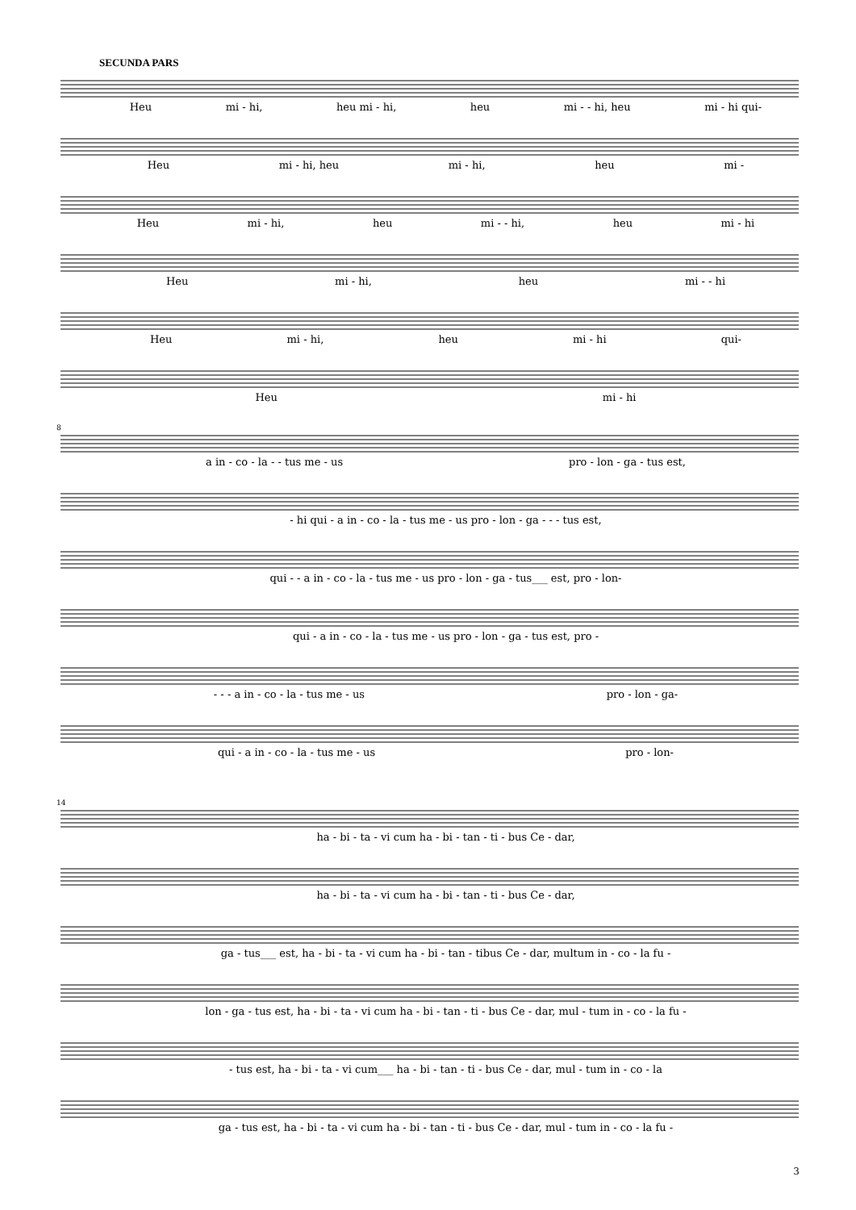SECUNDA PARS
Heu mi - hi, heu mi - hi, heu mi - - hi, heu mi - hi qui-
Heu mi - hi, heu mi - hi, heu mi -
Heu mi - hi, heu mi - - hi, heu mi - hi
Heu mi - hi, heu mi - - hi
Heu mi - hi, heu mi - hi qui-
Heu mi - hi
8
a in - co - la - - tus me - us pro - lon - ga - tus est,
- hi qui - a in - co - la - tus me - us pro - lon - ga - - - tus est,
qui - - a in - co - la - tus me - us pro - lon - ga - tus___ est, pro - lon-
qui - a in - co - la - tus me - us pro - lon - ga - tus est, pro -
- - - a in - co - la - tus me - us pro - lon - ga-
qui - a in - co - la - tus me - us pro - lon-
14
ha - bi - ta - vi cum ha - bi - tan - ti - bus Ce - dar,
ha - bi - ta - vi cum ha - bi - tan - ti - bus Ce - dar,
ga - tus___ est, ha - bi - ta - vi cum ha - bi - tan - tibus Ce - dar, multum in - co - la fu -
lon - ga - tus est, ha - bi - ta - vi cum ha - bi - tan - ti - bus Ce - dar, mul - tum in - co - la fu -
- tus est, ha - bi - ta - vi cum___ ha - bi - tan - ti - bus Ce - dar, mul - tum in - co - la
ga - tus est, ha - bi - ta - vi cum ha - bi - tan - ti - bus Ce - dar, mul - tum in - co - la fu -
3